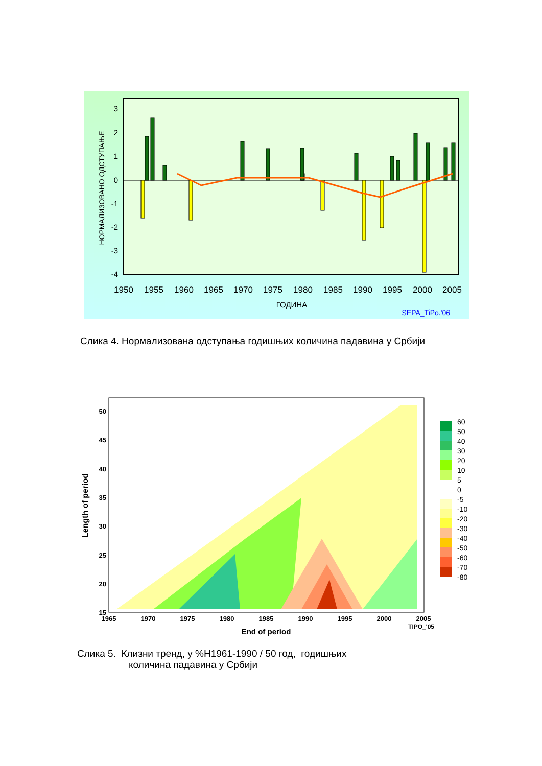3
2
1
0
-1
-2
-3
-4
1950
1955
1960
1965
1970
1975
1980
1985
1990
1995
2000
2005
ГОДИНА
НОРМАЛИЗОВАНО ОДСТУПАЊЕ
SEPA_TiPo.'06
Слика 4. Нормализована одступања годишњих количина падавина у Србији
50
45
40
35
30
25
20
15
1965
1970
1975
1980
1985
1990
1995
2000
2005
TIPO_'05
End of period
Length of period
60
50
40
30
20
10
5
0
-5
-10
-20
-30
-40
-50
-60
-70
-80
Слика 5. Клизни тренд, у %H1961-1990 / 50 год, годишњих
количина падавина у Србији